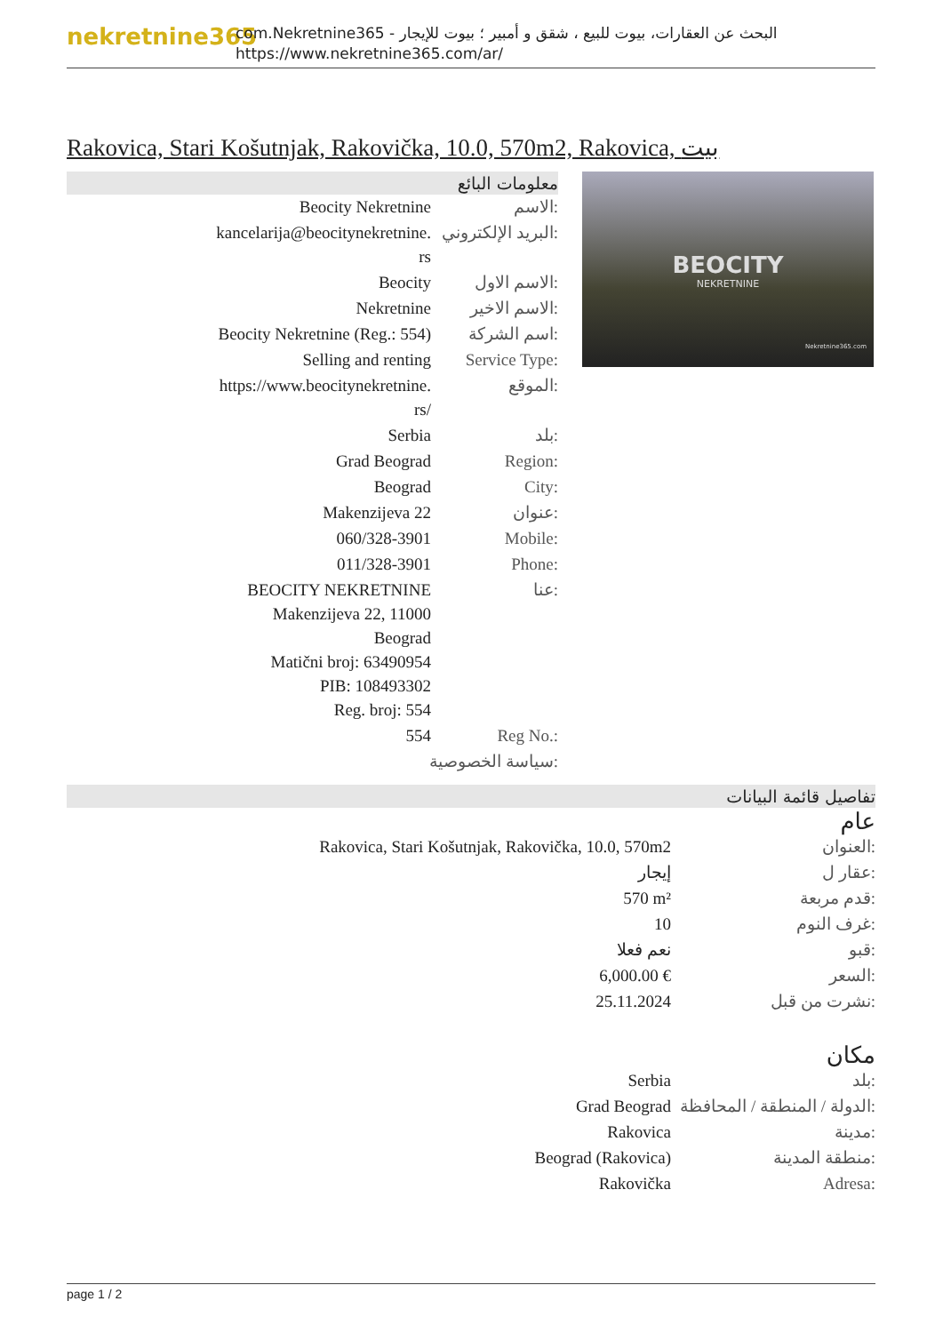nekretnine365
com.Nekretnine365 - البحث عن العقارات، بيوت للبيع ، شقق و أمبير ؛ بيوت للإيجار
https://www.nekretnine365.com/ar/
Rakovica, Stari Košutnjak, Rakovička, 10.0, 570m2, Rakovica, بيت
معلومات البائع
| Beocity Nekretnine | الاسم: |
| kancelarija@beocitynekretnine. rs | البريد الإلكتروني: |
| Beocity | الاسم الاول: |
| Nekretnine | الاسم الاخير: |
| Beocity Nekretnine (Reg.: 554) | اسم الشركة: |
| Selling and renting | Service Type: |
| https://www.beocitynekretnine. rs/ | الموقع: |
| Serbia | بلد: |
| Grad Beograd | Region: |
| Beograd | City: |
| Makenzijeva 22 | عنوان: |
| 060/328-3901 | Mobile: |
| 011/328-3901 | Phone: |
| BEOCITY NEKRETNINE Makenzijeva 22, 11000 Beograd Matični broj: 63490954 PIB: 108493302 Reg. broj: 554 | عنا: |
| 554 | Reg No.: |
| سياسة الخصوصية: | |
BEOCITY
NEKRETNINE
Nekretnine365.com
تفاصيل قائمة البيانات
عام
| Rakovica, Stari Košutnjak, Rakovička, 10.0, 570m2 | العنوان: |
| إيجار | عقار ل: |
| 570 m² | قدم مربعة: |
| 10 | غرف النوم: |
| نعم فعلا | قبو: |
| 6,000.00 € | السعر: |
| 25.11.2024 | نشرت من قبل: |
مكان
| Serbia | بلد: |
| Grad Beograd | الدولة / المنطقة / المحافظة: |
| Rakovica | مدينة: |
| Beograd (Rakovica) | منطقة المدينة: |
| Rakovička | Adresa: |
page 1 / 2